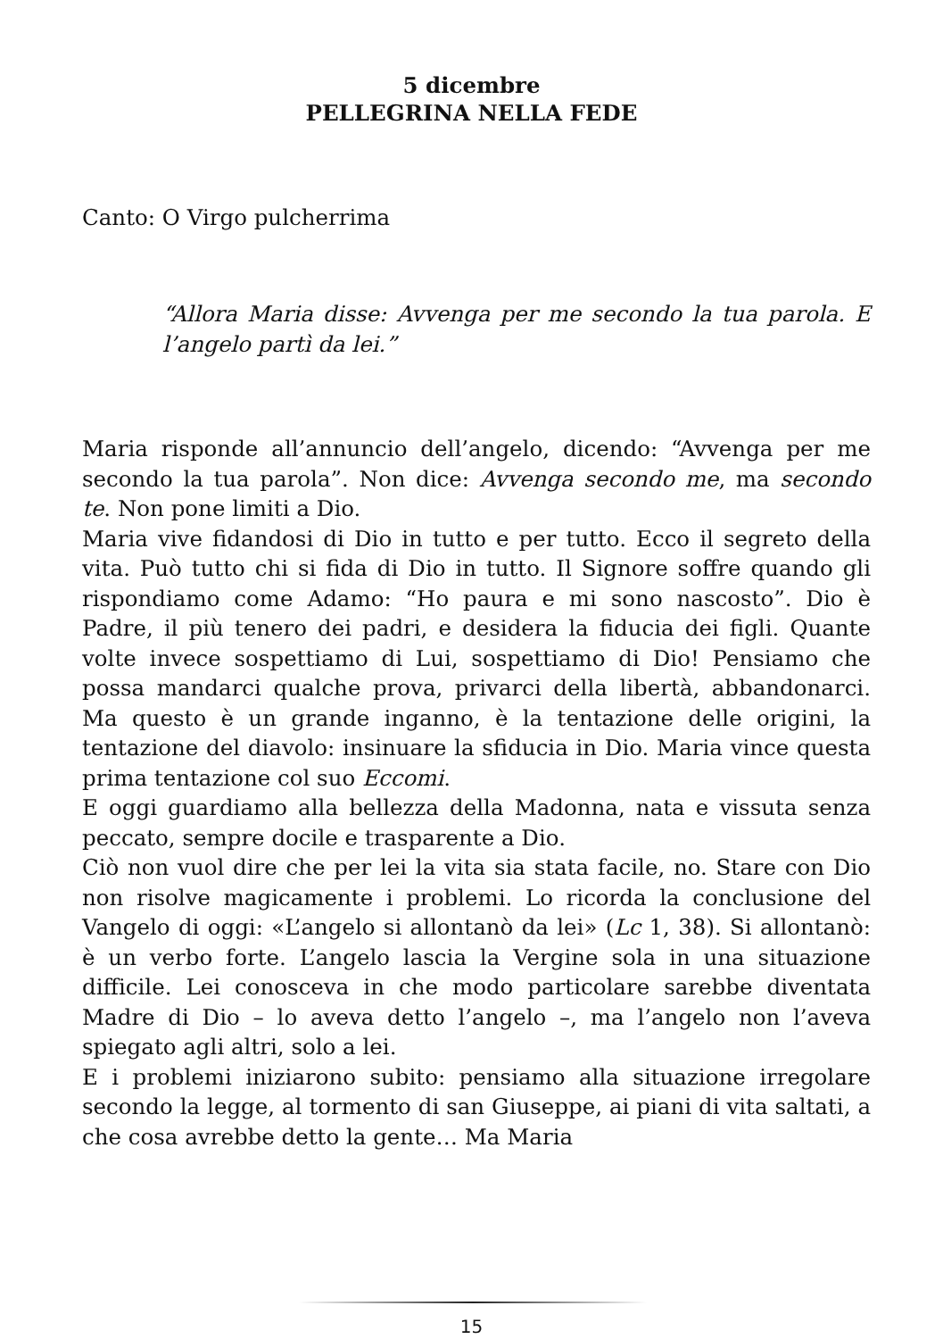5 dicembre
PELLEGRINA NELLA FEDE
Canto: O Virgo pulcherrima
“Allora Maria disse: Avvenga per me secondo la tua parola. E l’angelo partì da lei.”
Maria risponde all’annuncio dell’angelo, dicendo: “Avvenga per me secondo la tua parola”. Non dice: Avvenga secondo me, ma secondo te. Non pone limiti a Dio.
Maria vive fidandosi di Dio in tutto e per tutto. Ecco il segreto della vita. Può tutto chi si fida di Dio in tutto. Il Signore soffre quando gli rispondiamo come Adamo: “Ho paura e mi sono nascosto”. Dio è Padre, il più tenero dei padri, e desidera la fiducia dei figli. Quante volte invece sospettiamo di Lui, sospettiamo di Dio! Pensiamo che possa mandarci qualche prova, privarci della libertà, abbandonarci. Ma questo è un grande inganno, è la tentazione delle origini, la tentazione del diavolo: insinuare la sfiducia in Dio. Maria vince questa prima tentazione col suo Eccomi.
E oggi guardiamo alla bellezza della Madonna, nata e vissuta senza peccato, sempre docile e trasparente a Dio.
Ciò non vuol dire che per lei la vita sia stata facile, no. Stare con Dio non risolve magicamente i problemi. Lo ricorda la conclusione del Vangelo di oggi: «L’angelo si allontanò da lei» (Lc 1, 38). Si allontanò: è un verbo forte. L’angelo lascia la Vergine sola in una situazione difficile. Lei conosceva in che modo particolare sarebbe diventata Madre di Dio – lo aveva detto l’angelo –, ma l’angelo non l’aveva spiegato agli altri, solo a lei.
E i problemi iniziarono subito: pensiamo alla situazione irregolare secondo la legge, al tormento di san Giuseppe, ai piani di vita saltati, a che cosa avrebbe detto la gente… Ma Maria
15